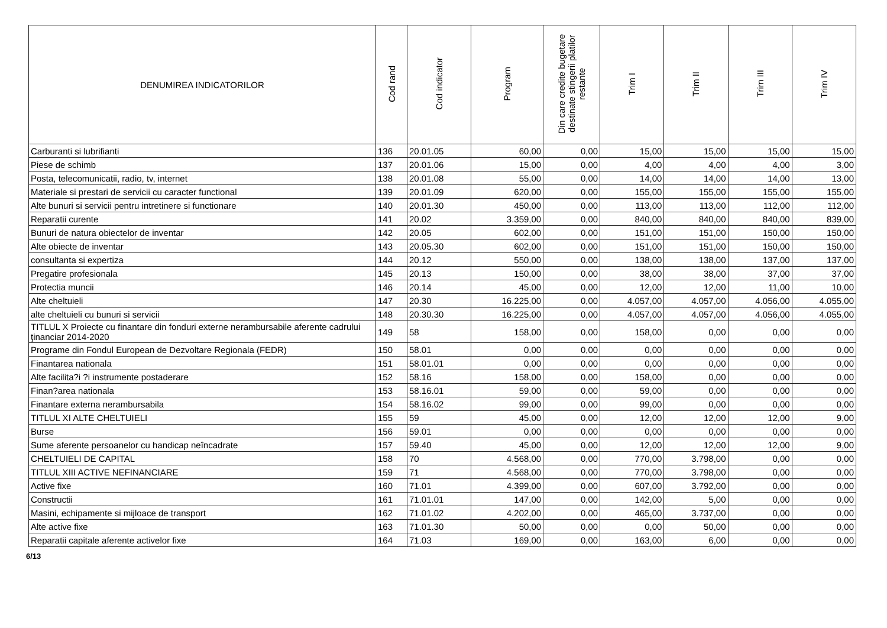| DENUMIREA INDICATORILOR | Cod rand | Cod indicator | Program | Din care credite bugetare destinate stingerii platilor restante | Trim I | Trim II | Trim III | Trim IV |
| --- | --- | --- | --- | --- | --- | --- | --- | --- |
| Carburanti si lubrifianti | 136 | 20.01.05 | 60,00 | 0,00 | 15,00 | 15,00 | 15,00 | 15,00 |
| Piese de schimb | 137 | 20.01.06 | 15,00 | 0,00 | 4,00 | 4,00 | 4,00 | 3,00 |
| Posta, telecomunicatii, radio, tv, internet | 138 | 20.01.08 | 55,00 | 0,00 | 14,00 | 14,00 | 14,00 | 13,00 |
| Materiale si prestari de servicii cu caracter functional | 139 | 20.01.09 | 620,00 | 0,00 | 155,00 | 155,00 | 155,00 | 155,00 |
| Alte bunuri si servicii pentru intretinere si functionare | 140 | 20.01.30 | 450,00 | 0,00 | 113,00 | 113,00 | 112,00 | 112,00 |
| Reparatii curente | 141 | 20.02 | 3.359,00 | 0,00 | 840,00 | 840,00 | 840,00 | 839,00 |
| Bunuri de natura obiectelor de inventar | 142 | 20.05 | 602,00 | 0,00 | 151,00 | 151,00 | 150,00 | 150,00 |
| Alte obiecte de inventar | 143 | 20.05.30 | 602,00 | 0,00 | 151,00 | 151,00 | 150,00 | 150,00 |
| consultanta si expertiza | 144 | 20.12 | 550,00 | 0,00 | 138,00 | 138,00 | 137,00 | 137,00 |
| Pregatire profesionala | 145 | 20.13 | 150,00 | 0,00 | 38,00 | 38,00 | 37,00 | 37,00 |
| Protectia muncii | 146 | 20.14 | 45,00 | 0,00 | 12,00 | 12,00 | 11,00 | 10,00 |
| Alte cheltuieli | 147 | 20.30 | 16.225,00 | 0,00 | 4.057,00 | 4.057,00 | 4.056,00 | 4.055,00 |
| alte cheltuieli cu bunuri si servicii | 148 | 20.30.30 | 16.225,00 | 0,00 | 4.057,00 | 4.057,00 | 4.056,00 | 4.055,00 |
| TITLUL X Proiecte cu finantare din fonduri externe nerambursabile aferente cadrului ţinanciar 2014-2020 | 149 | 58 | 158,00 | 0,00 | 158,00 | 0,00 | 0,00 | 0,00 |
| Programe din Fondul European de Dezvoltare Regionala (FEDR) | 150 | 58.01 | 0,00 | 0,00 | 0,00 | 0,00 | 0,00 | 0,00 |
| Finantarea nationala | 151 | 58.01.01 | 0,00 | 0,00 | 0,00 | 0,00 | 0,00 | 0,00 |
| Alte facilita?i ?i instrumente postaderare | 152 | 58.16 | 158,00 | 0,00 | 158,00 | 0,00 | 0,00 | 0,00 |
| Finan?area nationala | 153 | 58.16.01 | 59,00 | 0,00 | 59,00 | 0,00 | 0,00 | 0,00 |
| Finantare externa nerambursabila | 154 | 58.16.02 | 99,00 | 0,00 | 99,00 | 0,00 | 0,00 | 0,00 |
| TITLUL XI ALTE CHELTUIELI | 155 | 59 | 45,00 | 0,00 | 12,00 | 12,00 | 12,00 | 9,00 |
| Burse | 156 | 59.01 | 0,00 | 0,00 | 0,00 | 0,00 | 0,00 | 0,00 |
| Sume aferente persoanelor cu handicap neîncadrate | 157 | 59.40 | 45,00 | 0,00 | 12,00 | 12,00 | 12,00 | 9,00 |
| CHELTUIELI DE CAPITAL | 158 | 70 | 4.568,00 | 0,00 | 770,00 | 3.798,00 | 0,00 | 0,00 |
| TITLUL XIII ACTIVE NEFINANCIARE | 159 | 71 | 4.568,00 | 0,00 | 770,00 | 3.798,00 | 0,00 | 0,00 |
| Active fixe | 160 | 71.01 | 4.399,00 | 0,00 | 607,00 | 3.792,00 | 0,00 | 0,00 |
| Constructii | 161 | 71.01.01 | 147,00 | 0,00 | 142,00 | 5,00 | 0,00 | 0,00 |
| Masini, echipamente si mijloace de transport | 162 | 71.01.02 | 4.202,00 | 0,00 | 465,00 | 3.737,00 | 0,00 | 0,00 |
| Alte active fixe | 163 | 71.01.30 | 50,00 | 0,00 | 0,00 | 50,00 | 0,00 | 0,00 |
| Reparatii capitale aferente activelor fixe | 164 | 71.03 | 169,00 | 0,00 | 163,00 | 6,00 | 0,00 | 0,00 |
6/13